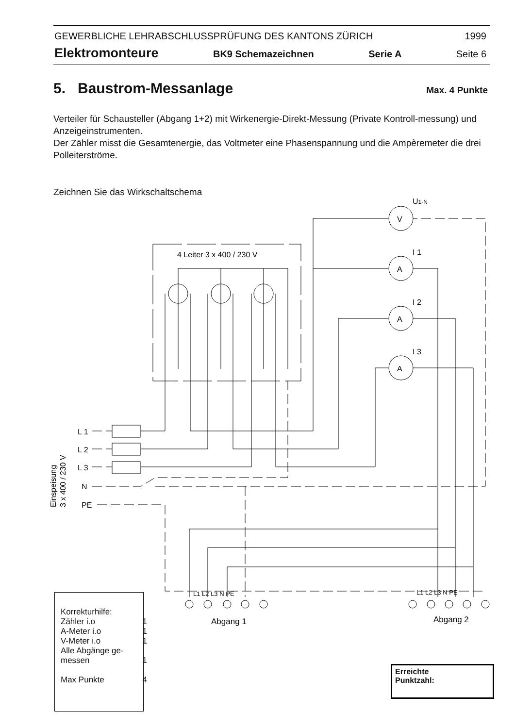GEWERBLICHE LEHRABSCHLUSSPRÜFUNG DES KANTONS ZÜRICH 1999
Elektromonteure BK9 Schemazeichnen Serie A Seite 6
5. Baustrom-Messanlage
Max. 4 Punkte
Verteiler für Schausteller (Abgang 1+2) mit Wirkenergie-Direkt-Messung (Private Kontroll-messung) und Anzeigeinstrumenten.
Der Zähler misst die Gesamtenergie, das Voltmeter eine Phasenspannung und die Ampèremeter die drei Polleiterströme.
Zeichnen Sie das Wirkschaltschema
4 Leiter 3 x 400 / 230 V
V
A
A
A
U1-N
I 1
I 2
I 3
L 1
L 2
L 3
N
PE
Einspeisung
3 x 400 / 230 V
L1 L2 L3 N PE
L1 L2 L3 N PE
Abgang 1
Abgang 2
Korrekturhilfe:
Zähler i.o 1
A-Meter i.o 1
V-Meter i.o 1
Alle Abgänge ge-
messen 1
Max Punkte 4
Erreichte
Punktzahl: